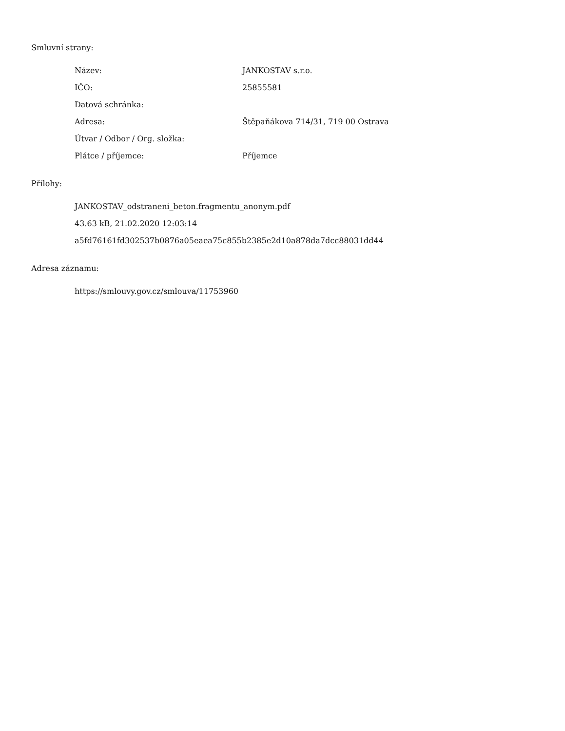Smluvní strany:
| Název: | JANKOSTAV s.r.o. |
| IČO: | 25855581 |
| Datová schránka: | |
| Adresa: | Štěpaňákova 714/31, 719 00 Ostrava |
| Útvar / Odbor / Org. složka: | |
| Plátce / příjemce: | Příjemce |
Přílohy:
JANKOSTAV_odstraneni_beton.fragmentu_anonym.pdf
43.63 kB, 21.02.2020 12:03:14
a5fd76161fd302537b0876a05eaea75c855b2385e2d10a878da7dcc88031dd44
Adresa záznamu:
https://smlouvy.gov.cz/smlouva/11753960